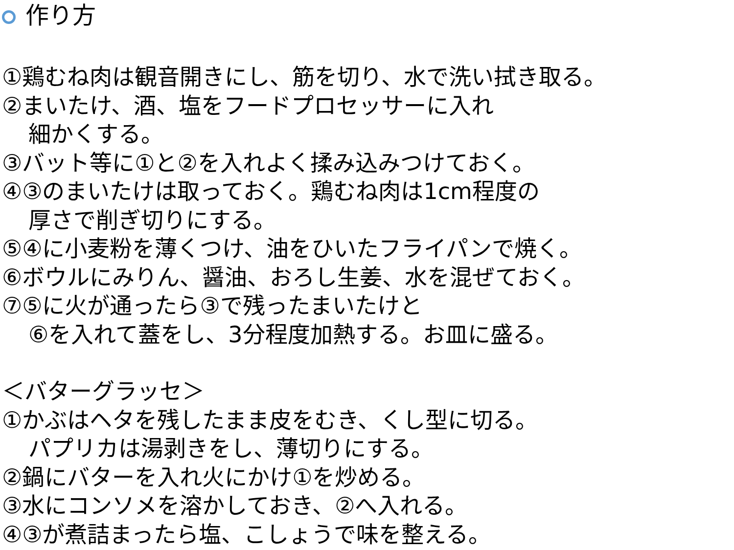作り方
①鶏むね肉は観音開きにし、筋を切り、水で洗い拭き取る。
②まいたけ、酒、塩をフードプロセッサーに入れ
細かくする。
③バット等に①と②を入れよく揉み込みつけておく。
④③のまいたけは取っておく。鶏むね肉は1cm程度の
厚さで削ぎ切りにする。
⑤④に小麦粉を薄くつけ、油をひいたフライパンで焼く。
⑥ボウルにみりん、醤油、おろし生姜、水を混ぜておく。
⑦⑤に火が通ったら③で残ったまいたけと
⑥を入れて蓋をし、3分程度加熱する。お皿に盛る。
＜バターグラッセ＞
①かぶはヘタを残したまま皮をむき、くし型に切る。
パプリカは湯剥きをし、薄切りにする。
②鍋にバターを入れ火にかけ①を炒める。
③水にコンソメを溶かしておき、②へ入れる。
④③が煮詰まったら塩、こしょうで味を整える。